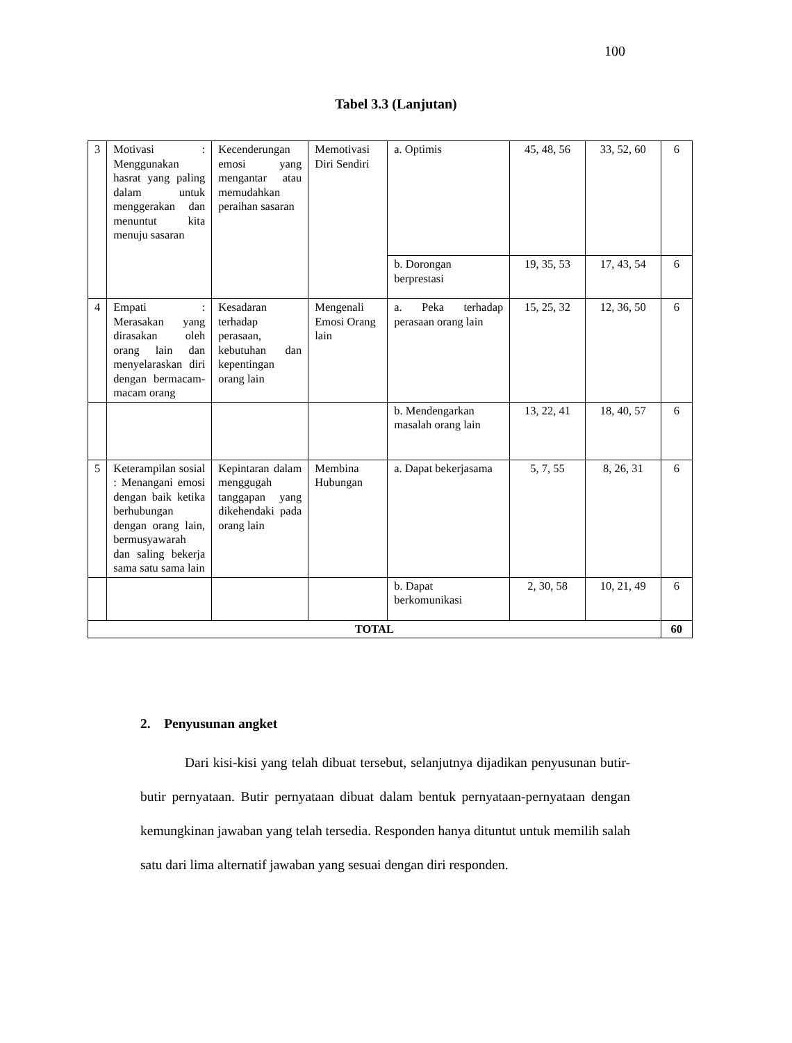100
Tabel 3.3 (Lanjutan)
| 3 | Motivasi : Menggunakan hasrat yang paling dalam untuk menggerakan dan menuntut kita menuju sasaran | Kecenderungan emosi yang mengantar atau memudahkan peraihan sasaran | Memotivasi Diri Sendiri | a. Optimis | 45, 48, 56 | 33, 52, 60 | 6 |
| | | | | b. Dorongan berprestasi | 19, 35, 53 | 17, 43, 54 | 6 |
| 4 | Empati : Merasakan yang dirasakan oleh orang lain dan menyelaraskan diri dengan bermacam-macam orang | Kesadaran terhadap perasaan, kebutuhan dan kepentingan orang lain | Mengenali Emosi Orang lain | a. Peka terhadap perasaan orang lain | 15, 25, 32 | 12, 36, 50 | 6 |
| | | | | b. Mendengarkan masalah orang lain | 13, 22, 41 | 18, 40, 57 | 6 |
| 5 | Keterampilan sosial : Menangani emosi dengan baik ketika berhubungan dengan orang lain, bermusyawarah dan saling bekerja sama satu sama lain | Kepintaran dalam menggugah tanggapan yang dikehendaki pada orang lain | Membina Hubungan | a. Dapat bekerjasama | 5, 7, 55 | 8, 26, 31 | 6 |
| | | | | b. Dapat berkomunikasi | 2, 30, 58 | 10, 21, 49 | 6 |
| TOTAL | | | | | | | 60 |
2. Penyusunan angket
Dari kisi-kisi yang telah dibuat tersebut, selanjutnya dijadikan penyusunan butir-butir pernyataan. Butir pernyataan dibuat dalam bentuk pernyataan-pernyataan dengan kemungkinan jawaban yang telah tersedia. Responden hanya dituntut untuk memilih salah satu dari lima alternatif jawaban yang sesuai dengan diri responden.